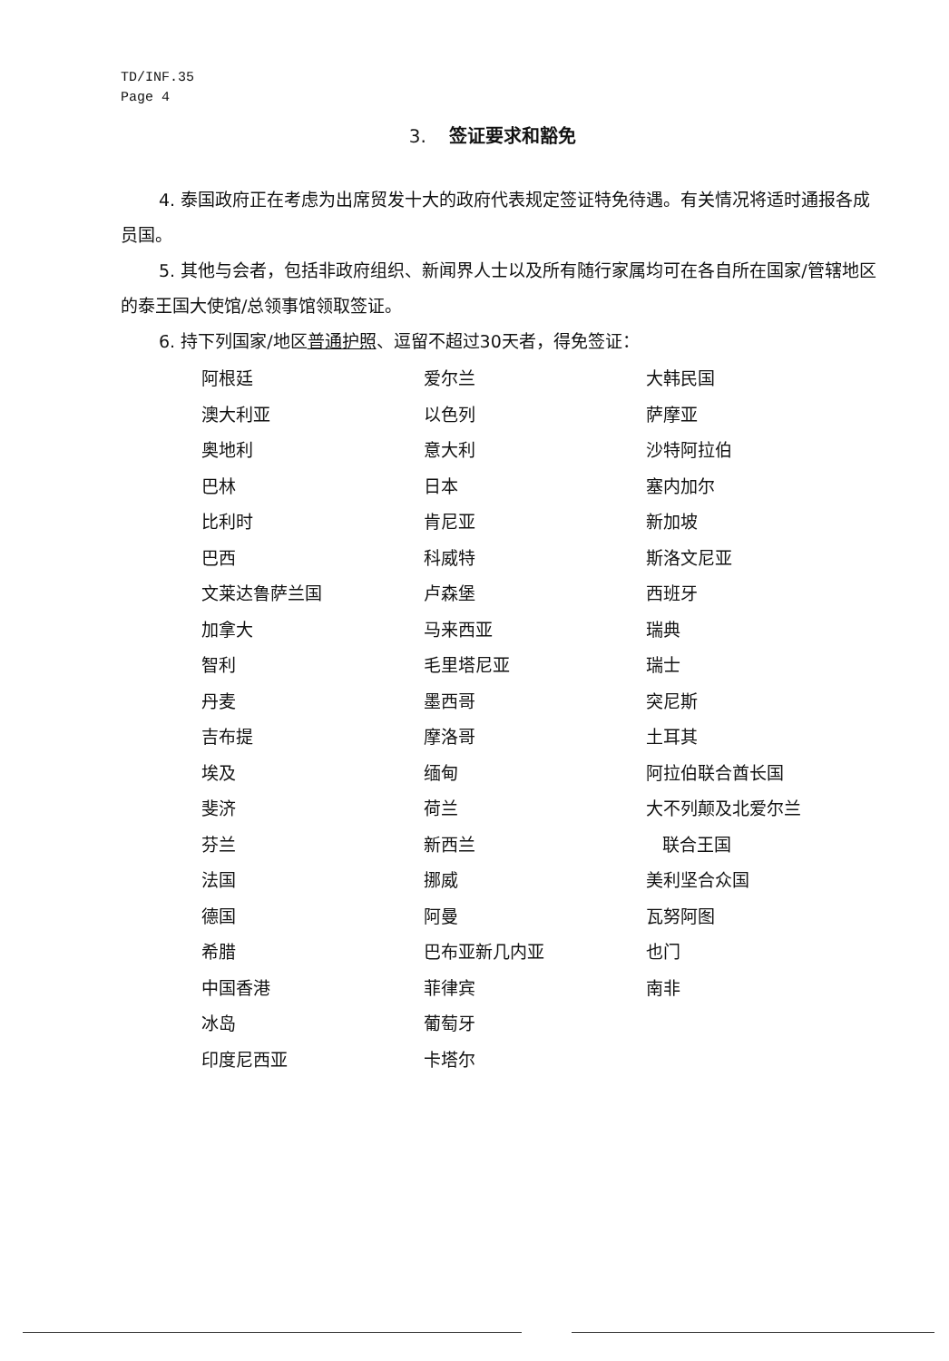TD/INF.35
Page 4
3. 签证要求和豁免
4. 泰国政府正在考虑为出席贸发十大的政府代表规定签证特免待遇。有关情况将适时通报各成员国。
5. 其他与会者，包括非政府组织、新闻界人士以及所有随行家属均可在各自所在国家/管辖地区的泰王国大使馆/总领事馆领取签证。
6. 持下列国家/地区普通护照、逗留不超过30天者，得免签证：
| 阿根廷 | 爱尔兰 | 大韩民国 |
| 澳大利亚 | 以色列 | 萨摩亚 |
| 奥地利 | 意大利 | 沙特阿拉伯 |
| 巴林 | 日本 | 塞内加尔 |
| 比利时 | 肯尼亚 | 新加坡 |
| 巴西 | 科威特 | 斯洛文尼亚 |
| 文莱达鲁萨兰国 | 卢森堡 | 西班牙 |
| 加拿大 | 马来西亚 | 瑞典 |
| 智利 | 毛里塔尼亚 | 瑞士 |
| 丹麦 | 墨西哥 | 突尼斯 |
| 吉布提 | 摩洛哥 | 土耳其 |
| 埃及 | 缅甸 | 阿拉伯联合酋长国 |
| 斐济 | 荷兰 | 大不列颠及北爱尔兰 |
| 芬兰 | 新西兰 | 联合王国 |
| 法国 | 挪威 | 美利坚合众国 |
| 德国 | 阿曼 | 瓦努阿图 |
| 希腊 | 巴布亚新几内亚 | 也门 |
| 中国香港 | 菲律宾 | 南非 |
| 冰岛 | 葡萄牙 | |
| 印度尼西亚 | 卡塔尔 | |